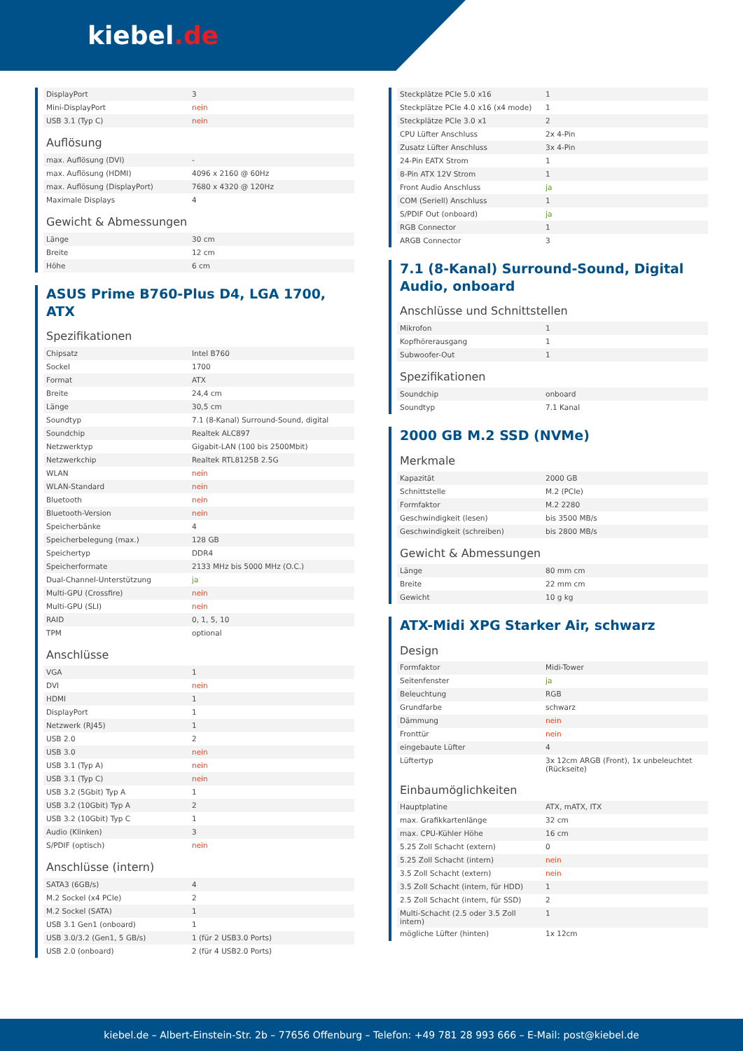kiebel.de
| DisplayPort | 3 |
| Mini-DisplayPort | nein |
| USB 3.1 (Typ C) | nein |
Auflösung
| max. Auflösung (DVI) | - |
| max. Auflösung (HDMI) | 4096 x 2160 @ 60Hz |
| max. Auflösung (DisplayPort) | 7680 x 4320 @ 120Hz |
| Maximale Displays | 4 |
Gewicht & Abmessungen
| Länge | 30 cm |
| Breite | 12 cm |
| Höhe | 6 cm |
ASUS Prime B760-Plus D4, LGA 1700,
ATX
Spezifikationen
| Chipsatz | Intel B760 |
| Sockel | 1700 |
| Format | ATX |
| Breite | 24,4 cm |
| Länge | 30,5 cm |
| Soundtyp | 7.1 (8-Kanal) Surround-Sound, digital |
| Soundchip | Realtek ALC897 |
| Netzwerktyp | Gigabit-LAN (100 bis 2500Mbit) |
| Netzwerkchip | Realtek RTL8125B 2.5G |
| WLAN | nein |
| WLAN-Standard | nein |
| Bluetooth | nein |
| Bluetooth-Version | nein |
| Speicherbänke | 4 |
| Speicherbelegung (max.) | 128 GB |
| Speichertyp | DDR4 |
| Speicherformate | 2133 MHz bis 5000 MHz (O.C.) |
| Dual-Channel-Unterstützung | ja |
| Multi-GPU (Crossfire) | nein |
| Multi-GPU (SLI) | nein |
| RAID | 0, 1, 5, 10 |
| TPM | optional |
Anschlüsse
| VGA | 1 |
| DVI | nein |
| HDMI | 1 |
| DisplayPort | 1 |
| Netzwerk (RJ45) | 1 |
| USB 2.0 | 2 |
| USB 3.0 | nein |
| USB 3.1 (Typ A) | nein |
| USB 3.1 (Typ C) | nein |
| USB 3.2 (5Gbit) Typ A | 1 |
| USB 3.2 (10Gbit) Typ A | 2 |
| USB 3.2 (10Gbit) Typ C | 1 |
| Audio (Klinken) | 3 |
| S/PDIF (optisch) | nein |
Anschlüsse (intern)
| SATA3 (6GB/s) | 4 |
| M.2 Sockel (x4 PCIe) | 2 |
| M.2 Sockel (SATA) | 1 |
| USB 3.1 Gen1 (onboard) | 1 |
| USB 3.0/3.2 (Gen1, 5 GB/s) | 1 (für 2 USB3.0 Ports) |
| USB 2.0 (onboard) | 2 (für 4 USB2.0 Ports) |
| Steckplätze PCIe 5.0 x16 | 1 |
| Steckplätze PCIe 4.0 x16 (x4 mode) | 1 |
| Steckplätze PCIe 3.0 x1 | 2 |
| CPU Lüfter Anschluss | 2x 4-Pin |
| Zusatz Lüfter Anschluss | 3x 4-Pin |
| 24-Pin EATX Strom | 1 |
| 8-Pin ATX 12V Strom | 1 |
| Front Audio Anschluss | ja |
| COM (Seriell) Anschluss | 1 |
| S/PDIF Out (onboard) | ja |
| RGB Connector | 1 |
| ARGB Connector | 3 |
7.1 (8-Kanal) Surround-Sound, Digital
Audio, onboard
Anschlüsse und Schnittstellen
| Mikrofon | 1 |
| Kopfhörerausgang | 1 |
| Subwoofer-Out | 1 |
Spezifikationen
| Soundchip | onboard |
| Soundtyp | 7.1 Kanal |
2000 GB M.2 SSD (NVMe)
Merkmale
| Kapazität | 2000 GB |
| Schnittstelle | M.2 (PCIe) |
| Formfaktor | M.2 2280 |
| Geschwindigkeit (lesen) | bis 3500 MB/s |
| Geschwindigkeit (schreiben) | bis 2800 MB/s |
Gewicht & Abmessungen
| Länge | 80 mm cm |
| Breite | 22 mm cm |
| Gewicht | 10 g kg |
ATX-Midi XPG Starker Air, schwarz
Design
| Formfaktor | Midi-Tower |
| Seitenfenster | ja |
| Beleuchtung | RGB |
| Grundfarbe | schwarz |
| Dämmung | nein |
| Fronttür | nein |
| eingebaute Lüfter | 4 |
| Lüftertyp | 3x 12cm ARGB (Front), 1x unbeleuchtet (Rückseite) |
Einbaumöglichkeiten
| Hauptplatine | ATX, mATX, ITX |
| max. Grafikkartenlänge | 32 cm |
| max. CPU-Kühler Höhe | 16 cm |
| 5.25 Zoll Schacht (extern) | 0 |
| 5.25 Zoll Schacht (intern) | nein |
| 3.5 Zoll Schacht (extern) | nein |
| 3.5 Zoll Schacht (intern, für HDD) | 1 |
| 2.5 Zoll Schacht (intern, für SSD) | 2 |
| Multi-Schacht (2.5 oder 3.5 Zoll intern) | 1 |
| mögliche Lüfter (hinten) | 1x 12cm |
kiebel.de – Albert-Einstein-Str. 2b – 77656 Offenburg – Telefon: +49 781 28 993 666 – E-Mail: post@kiebel.de